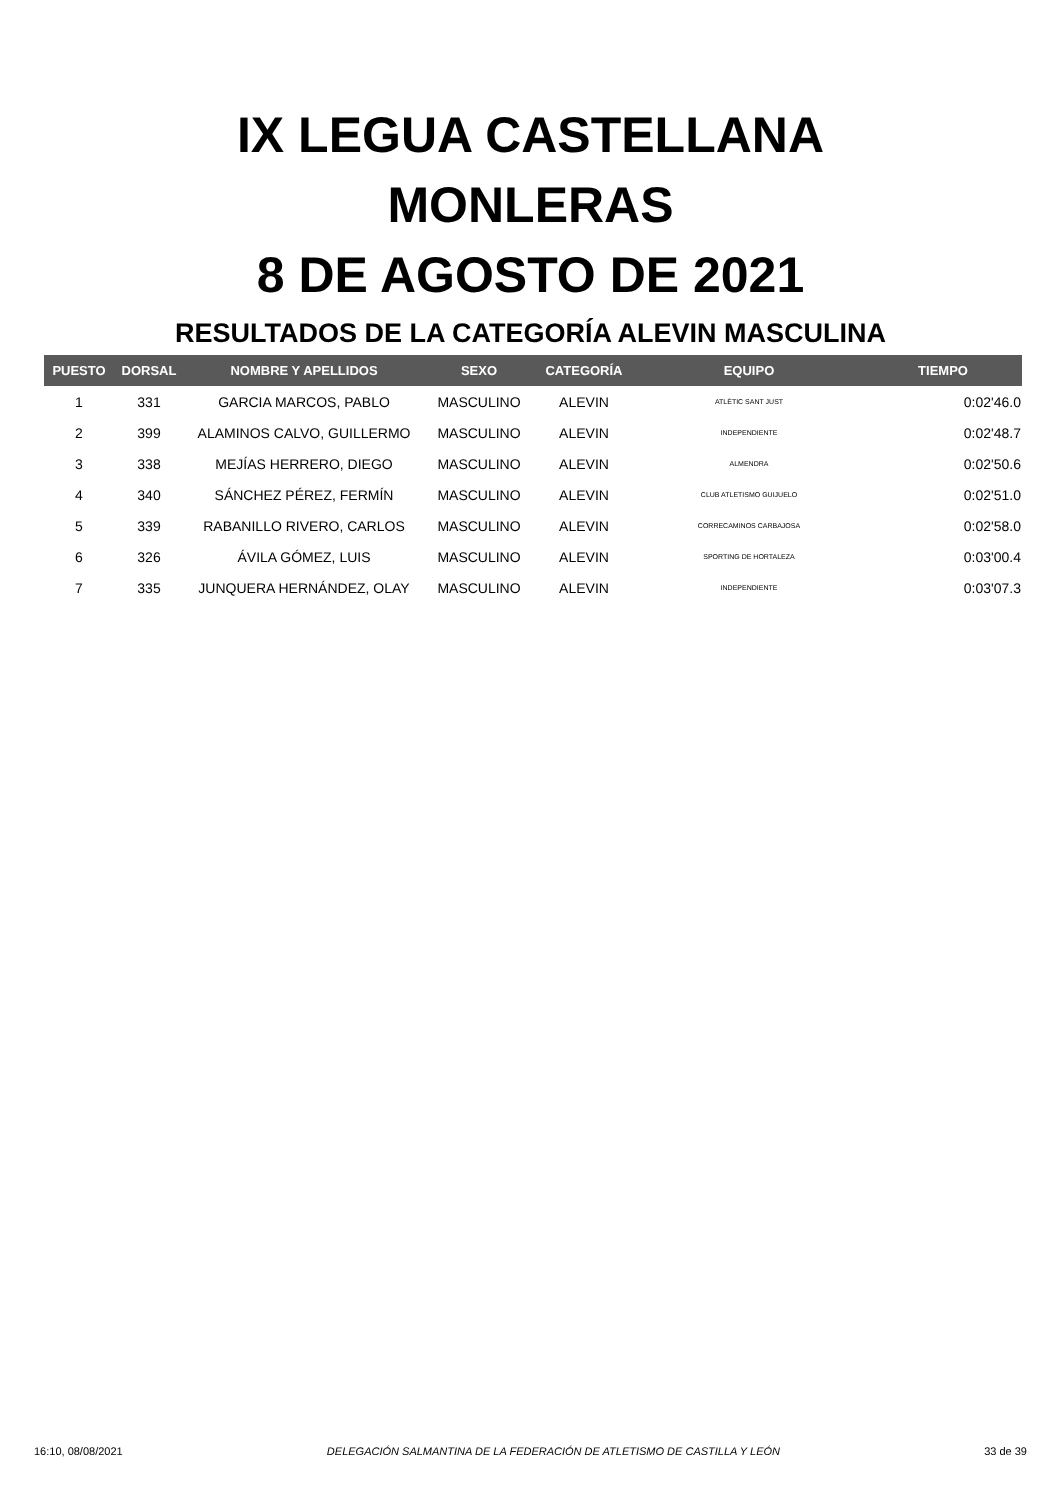IX LEGUA CASTELLANA
MONLERAS
8 DE AGOSTO DE 2021
RESULTADOS DE LA CATEGORÍA ALEVIN MASCULINA
| PUESTO | DORSAL | NOMBRE Y APELLIDOS | SEXO | CATEGORÍA | EQUIPO | TIEMPO |
| --- | --- | --- | --- | --- | --- | --- |
| 1 | 331 | GARCIA MARCOS, PABLO | MASCULINO | ALEVIN | ATLÈTIC SANT JUST | 0:02'46.0 |
| 2 | 399 | ALAMINOS CALVO, GUILLERMO | MASCULINO | ALEVIN | INDEPENDIENTE | 0:02'48.7 |
| 3 | 338 | MEJÍAS HERRERO, DIEGO | MASCULINO | ALEVIN | ALMENDRA | 0:02'50.6 |
| 4 | 340 | SÁNCHEZ PÉREZ, FERMÍN | MASCULINO | ALEVIN | CLUB ATLETISMO GUIJUELO | 0:02'51.0 |
| 5 | 339 | RABANILLO RIVERO, CARLOS | MASCULINO | ALEVIN | CORRECAMINOS CARBAJOSA | 0:02'58.0 |
| 6 | 326 | ÁVILA GÓMEZ, LUIS | MASCULINO | ALEVIN | SPORTING DE HORTALEZA | 0:03'00.4 |
| 7 | 335 | JUNQUERA HERNÁNDEZ, OLAY | MASCULINO | ALEVIN | INDEPENDIENTE | 0:03'07.3 |
16:10, 08/08/2021 DELEGACIÓN SALMANTINA DE LA FEDERACIÓN DE ATLETISMO DE CASTILLA Y LEÓN 33 de 39